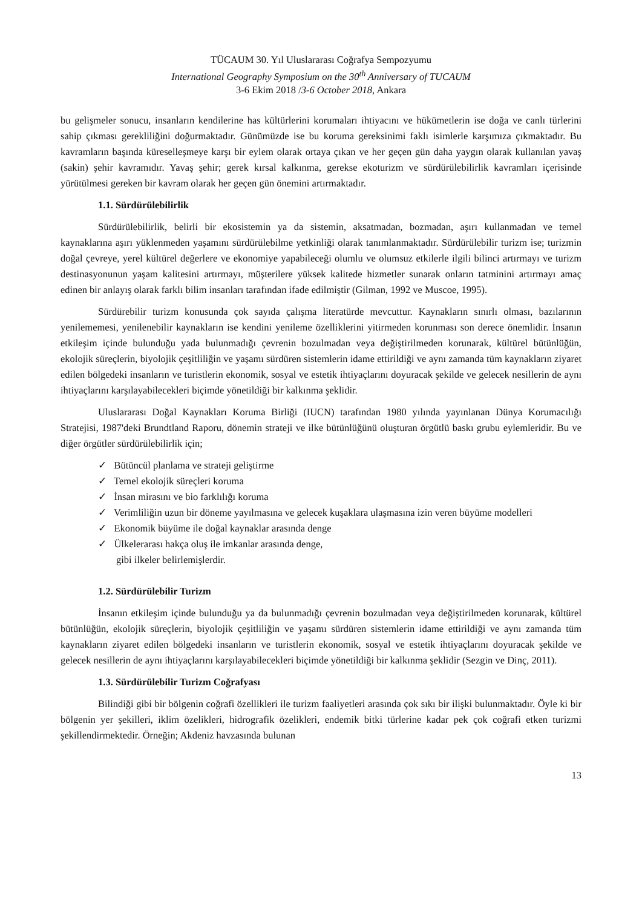TÜCAUM 30. Yıl Uluslararası Coğrafya Sempozyumu
International Geography Symposium on the 30<sup>th</sup> Anniversary of TUCAUM
3-6 Ekim 2018 /3-6 October 2018, Ankara
bu gelişmeler sonucu, insanların kendilerine has kültürlerini korumaları ihtiyacını ve hükümetlerin ise doğa ve canlı türlerini sahip çıkması gerekliliğini doğurmaktadır. Günümüzde ise bu koruma gereksinimi faklı isimlerle karşımıza çıkmaktadır. Bu kavramların başında küreselleşmeye karşı bir eylem olarak ortaya çıkan ve her geçen gün daha yaygın olarak kullanılan yavaş (sakin) şehir kavramıdır. Yavaş şehir; gerek kırsal kalkınma, gerekse ekoturizm ve sürdürülebilirlik kavramları içerisinde yürütülmesi gereken bir kavram olarak her geçen gün önemini artırmaktadır.
1.1. Sürdürülebilirlik
Sürdürülebilirlik, belirli bir ekosistemin ya da sistemin, aksatmadan, bozmadan, aşırı kullanmadan ve temel kaynaklarına aşırı yüklenmeden yaşamını sürdürülebilme yetkinliği olarak tanımlanmaktadır. Sürdürülebilir turizm ise; turizmin doğal çevreye, yerel kültürel değerlere ve ekonomiye yapabileceği olumlu ve olumsuz etkilerle ilgili bilinci artırmayı ve turizm destinasyonunun yaşam kalitesini artırmayı, müşterilere yüksek kalitede hizmetler sunarak onların tatminini artırmayı amaç edinen bir anlayış olarak farklı bilim insanları tarafından ifade edilmiştir (Gilman, 1992 ve Muscoe, 1995).
Sürdürebilir turizm konusunda çok sayıda çalışma literatürde mevcuttur. Kaynakların sınırlı olması, bazılarının yenilememesi, yenilenebilir kaynakların ise kendini yenileme özelliklerini yitirmeden korunması son derece önemlidir. İnsanın etkileşim içinde bulunduğu yada bulunmadığı çevrenin bozulmadan veya değiştirilmeden korunarak, kültürel bütünlüğün, ekolojik süreçlerin, biyolojik çeşitliliğin ve yaşamı sürdüren sistemlerin idame ettirildiği ve aynı zamanda tüm kaynakların ziyaret edilen bölgedeki insanların ve turistlerin ekonomik, sosyal ve estetik ihtiyaçlarını doyuracak şekilde ve gelecek nesillerin de aynı ihtiyaçlarını karşılayabilecekleri biçimde yönetildiği bir kalkınma şeklidir.
Uluslararası Doğal Kaynakları Koruma Birliği (IUCN) tarafından 1980 yılında yayınlanan Dünya Korumacılığı Stratejisi, 1987'deki Brundtland Raporu, dönemin strateji ve ilke bütünlüğünü oluşturan örgütlü baskı grubu eylemleridir. Bu ve diğer örgütler sürdürülebilirlik için;
✓ Bütüncül planlama ve strateji geliştirme
✓ Temel ekolojik süreçleri koruma
✓ İnsan mirasını ve bio farklılığı koruma
✓ Verimliliğin uzun bir döneme yayılmasına ve gelecek kuşaklara ulaşmasına izin veren büyüme modelleri
✓ Ekonomik büyüme ile doğal kaynaklar arasında denge
✓ Ülkelerarası hakça oluş ile imkanlar arasında denge,
gibi ilkeler belirlemişlerdir.
1.2. Sürdürülebilir Turizm
İnsanın etkileşim içinde bulunduğu ya da bulunmadığı çevrenin bozulmadan veya değiştirilmeden korunarak, kültürel bütünlüğün, ekolojik süreçlerin, biyolojik çeşitliliğin ve yaşamı sürdüren sistemlerin idame ettirildiği ve aynı zamanda tüm kaynakların ziyaret edilen bölgedeki insanların ve turistlerin ekonomik, sosyal ve estetik ihtiyaçlarını doyuracak şekilde ve gelecek nesillerin de aynı ihtiyaçlarını karşılayabilecekleri biçimde yönetildiği bir kalkınma şeklidir (Sezgin ve Dinç, 2011).
1.3. Sürdürülebilir Turizm Coğrafyası
Bilindiği gibi bir bölgenin coğrafi özellikleri ile turizm faaliyetleri arasında çok sıkı bir ilişki bulunmaktadır. Öyle ki bir bölgenin yer şekilleri, iklim özelikleri, hidrografik özelikleri, endemik bitki türlerine kadar pek çok coğrafi etken turizmi şekillendirmektedir. Örneğin; Akdeniz havzasında bulunan
13